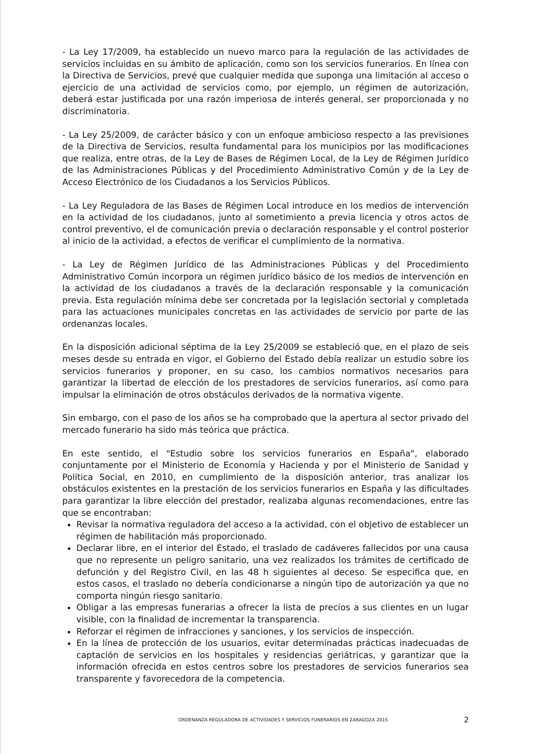- La Ley 17/2009, ha establecido un nuevo marco para la regulación de las actividades de servicios incluidas en su ámbito de aplicación, como son los servicios funerarios. En línea con la Directiva de Servicios, prevé que cualquier medida que suponga una limitación al acceso o ejercicio de una actividad de servicios como, por ejemplo, un régimen de autorización, deberá estar justificada por una razón imperiosa de interés general, ser proporcionada y no discriminatoria.
- La Ley 25/2009, de carácter básico y con un enfoque ambicioso respecto a las previsiones de la Directiva de Servicios, resulta fundamental para los municipios por las modificaciones que realiza, entre otras, de la Ley de Bases de Régimen Local, de la Ley de Régimen Jurídico de las Administraciones Públicas y del Procedimiento Administrativo Común y de la Ley de Acceso Electrónico de los Ciudadanos a los Servicios Públicos.
- La Ley Reguladora de las Bases de Régimen Local introduce en los medios de intervención en la actividad de los ciudadanos, junto al sometimiento a previa licencia y otros actos de control preventivo, el de comunicación previa o declaración responsable y el control posterior al inicio de la actividad, a efectos de verificar el cumplimiento de la normativa.
- La Ley de Régimen Jurídico de las Administraciones Públicas y del Procedimiento Administrativo Común incorpora un régimen jurídico básico de los medios de intervención en la actividad de los ciudadanos a través de la declaración responsable y la comunicación previa. Esta regulación mínima debe ser concretada por la legislación sectorial y completada para las actuaciones municipales concretas en las actividades de servicio por parte de las ordenanzas locales.
En la disposición adicional séptima de la Ley 25/2009 se estableció que, en el plazo de seis meses desde su entrada en vigor, el Gobierno del Estado debía realizar un estudio sobre los servicios funerarios y proponer, en su caso, los cambios normativos necesarios para garantizar la libertad de elección de los prestadores de servicios funerarios, así como para impulsar la eliminación de otros obstáculos derivados de la normativa vigente.
Sin embargo, con el paso de los años se ha comprobado que la apertura al sector privado del mercado funerario ha sido más teórica que práctica.
En este sentido, el "Estudio sobre los servicios funerarios en España", elaborado conjuntamente por el Ministerio de Economía y Hacienda y por el Ministerio de Sanidad y Política Social, en 2010, en cumplimiento de la disposición anterior, tras analizar los obstáculos existentes en la prestación de los servicios funerarios en España y las dificultades para garantizar la libre elección del prestador, realizaba algunas recomendaciones, entre las que se encontraban:
Revisar la normativa reguladora del acceso a la actividad, con el objetivo de establecer un régimen de habilitación más proporcionado.
Declarar libre, en el interior del Estado, el traslado de cadáveres fallecidos por una causa que no represente un peligro sanitario, una vez realizados los trámites de certificado de defunción y del Registro Civil, en las 48 h siguientes al deceso. Se especifica que, en estos casos, el traslado no debería condicionarse a ningún tipo de autorización ya que no comporta ningún riesgo sanitario.
Obligar a las empresas funerarias a ofrecer la lista de precios a sus clientes en un lugar visible, con la finalidad de incrementar la transparencia.
Reforzar el régimen de infracciones y sanciones, y los servicios de inspección.
En la línea de protección de los usuarios, evitar determinadas prácticas inadecuadas de captación de servicios en los hospitales y residencias geriátricas, y garantizar que la información ofrecida en estos centros sobre los prestadores de servicios funerarios sea transparente y favorecedora de la competencia.
ORDENANZA REGULADORA DE ACTIVIDADES Y SERVICIOS FUNERARIOS EN ZARAGOZA 2015 2